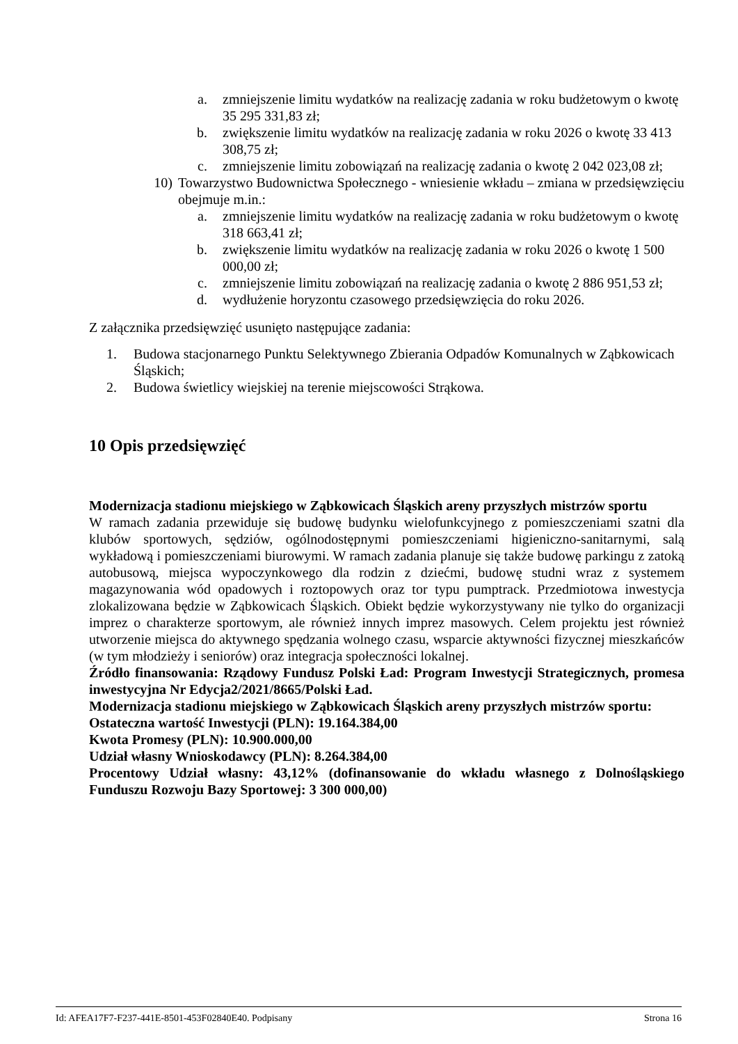a. zmniejszenie limitu wydatków na realizację zadania w roku budżetowym o kwotę 35 295 331,83 zł;
b. zwiększenie limitu wydatków na realizację zadania w roku 2026 o kwotę 33 413 308,75 zł;
c. zmniejszenie limitu zobowiązań na realizację zadania o kwotę 2 042 023,08 zł;
10) Towarzystwo Budownictwa Społecznego - wniesienie wkładu – zmiana w przedsięwzięciu obejmuje m.in.:
a. zmniejszenie limitu wydatków na realizację zadania w roku budżetowym o kwotę 318 663,41 zł;
b. zwiększenie limitu wydatków na realizację zadania w roku 2026 o kwotę 1 500 000,00 zł;
c. zmniejszenie limitu zobowiązań na realizację zadania o kwotę 2 886 951,53 zł;
d. wydłużenie horyzontu czasowego przedsięwzięcia do roku 2026.
Z załącznika przedsięwzięć usunięto następujące zadania:
1. Budowa stacjonarnego Punktu Selektywnego Zbierania Odpadów Komunalnych w Ząbkowicach Śląskich;
2. Budowa świetlicy wiejskiej na terenie miejscowości Strąkowa.
10 Opis przedsięwzięć
Modernizacja stadionu miejskiego w Ząbkowicach Śląskich areny przyszłych mistrzów sportu
W ramach zadania przewiduje się budowę budynku wielofunkcyjnego z pomieszczeniami szatni dla klubów sportowych, sędziów, ogólnodostępnymi pomieszczeniami higieniczno-sanitarnymi, salą wykładową i pomieszczeniami biurowymi. W ramach zadania planuje się także budowę parkingu z zatoką autobusową, miejsca wypoczynkowego dla rodzin z dziećmi, budowę studni wraz z systemem magazynowania wód opadowych i roztopowych oraz tor typu pumptrack. Przedmiotowa inwestycja zlokalizowana będzie w Ząbkowicach Śląskich. Obiekt będzie wykorzystywany nie tylko do organizacji imprez o charakterze sportowym, ale również innych imprez masowych. Celem projektu jest również utworzenie miejsca do aktywnego spędzania wolnego czasu, wsparcie aktywności fizycznej mieszkańców (w tym młodzieży i seniorów) oraz integracja społeczności lokalnej.
Źródło finansowania: Rządowy Fundusz Polski Ład: Program Inwestycji Strategicznych, promesa inwestycyjna Nr Edycja2/2021/8665/Polski Ład.
Modernizacja stadionu miejskiego w Ząbkowicach Śląskich areny przyszłych mistrzów sportu:
Ostateczna wartość Inwestycji (PLN): 19.164.384,00
Kwota Promesy (PLN): 10.900.000,00
Udział własny Wnioskodawcy (PLN): 8.264.384,00
Procentowy Udział własny: 43,12% (dofinansowanie do wkładu własnego z Dolnośląskiego Funduszu Rozwoju Bazy Sportowej: 3 300 000,00)
Id: AFEA17F7-F237-441E-8501-453F02840E40. Podpisany Strona 16